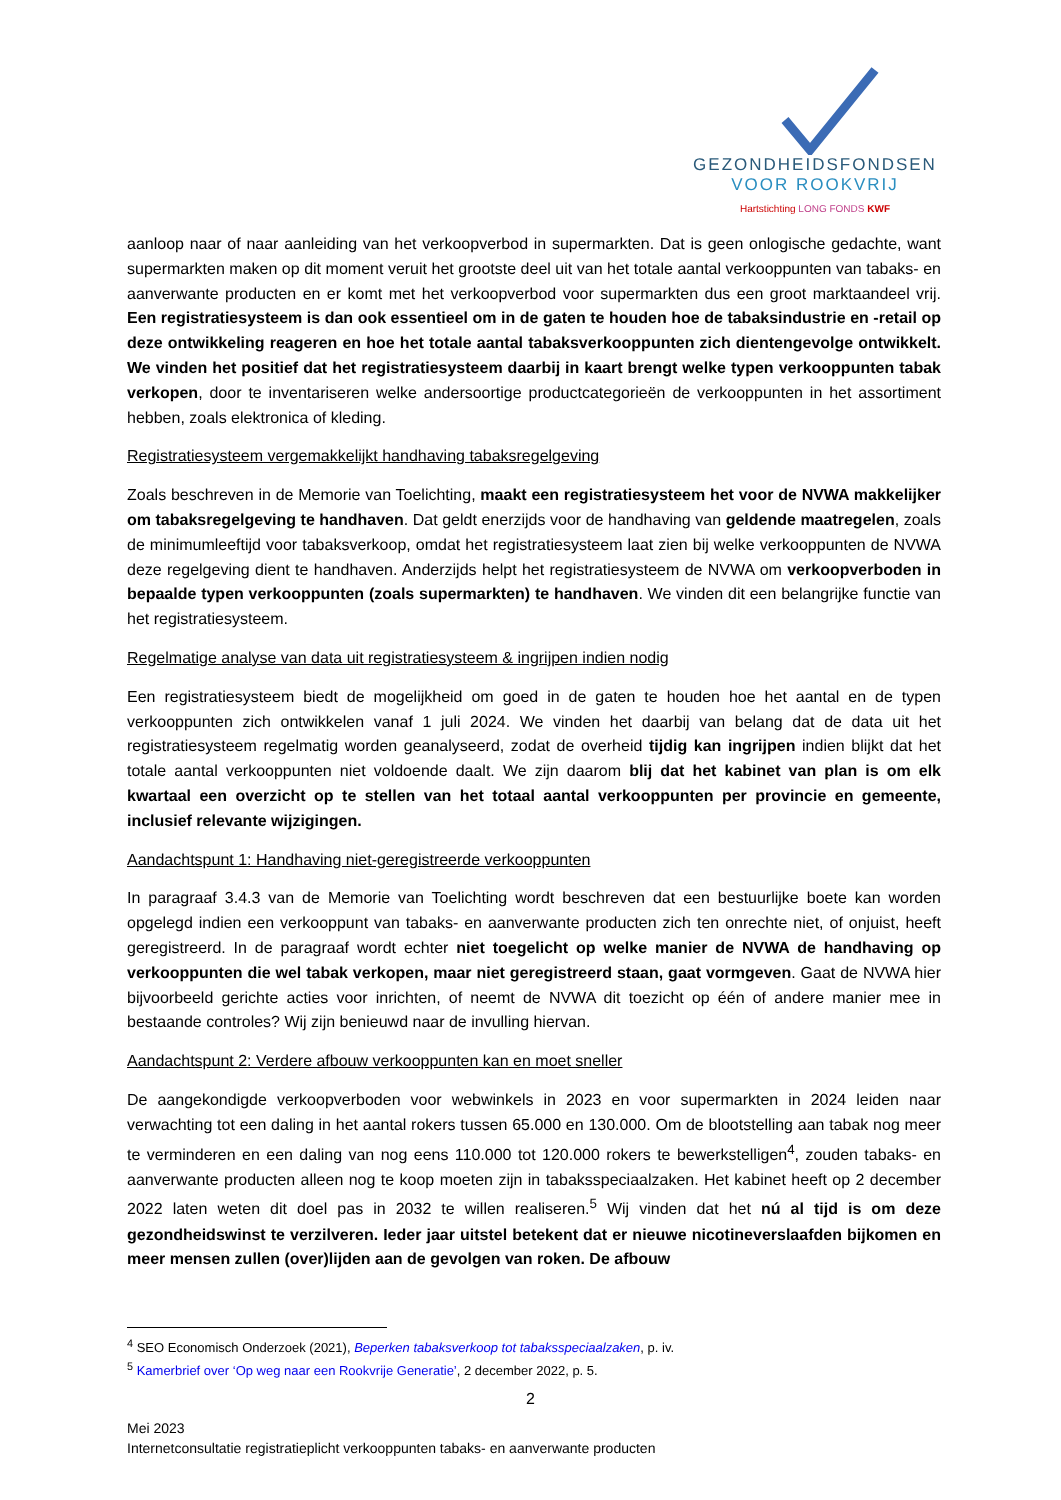GEZONDHEIDSFONDSEN
VOOR ROOKVRIJ
Hartstichting LONG FONDS KWF
aanloop naar of naar aanleiding van het verkoopverbod in supermarkten. Dat is geen onlogische gedachte, want supermarkten maken op dit moment veruit het grootste deel uit van het totale aantal verkooppunten van tabaks- en aanverwante producten en er komt met het verkoopverbod voor supermarkten dus een groot marktaandeel vrij. Een registratiesysteem is dan ook essentieel om in de gaten te houden hoe de tabaksindustrie en -retail op deze ontwikkeling reageren en hoe het totale aantal tabaksverkooppunten zich dientengevolge ontwikkelt. We vinden het positief dat het registratiesysteem daarbij in kaart brengt welke typen verkooppunten tabak verkopen, door te inventariseren welke andersoortige productcategorieën de verkooppunten in het assortiment hebben, zoals elektronica of kleding.
Registratiesysteem vergemakkelijkt handhaving tabaksregelgeving
Zoals beschreven in de Memorie van Toelichting, maakt een registratiesysteem het voor de NVWA makkelijker om tabaksregelgeving te handhaven. Dat geldt enerzijds voor de handhaving van geldende maatregelen, zoals de minimumleeftijd voor tabaksverkoop, omdat het registratiesysteem laat zien bij welke verkooppunten de NVWA deze regelgeving dient te handhaven. Anderzijds helpt het registratiesysteem de NVWA om verkoopverboden in bepaalde typen verkooppunten (zoals supermarkten) te handhaven. We vinden dit een belangrijke functie van het registratiesysteem.
Regelmatige analyse van data uit registratiesysteem & ingrijpen indien nodig
Een registratiesysteem biedt de mogelijkheid om goed in de gaten te houden hoe het aantal en de typen verkooppunten zich ontwikkelen vanaf 1 juli 2024. We vinden het daarbij van belang dat de data uit het registratiesysteem regelmatig worden geanalyseerd, zodat de overheid tijdig kan ingrijpen indien blijkt dat het totale aantal verkooppunten niet voldoende daalt. We zijn daarom blij dat het kabinet van plan is om elk kwartaal een overzicht op te stellen van het totaal aantal verkooppunten per provincie en gemeente, inclusief relevante wijzigingen.
Aandachtspunt 1: Handhaving niet-geregistreerde verkooppunten
In paragraaf 3.4.3 van de Memorie van Toelichting wordt beschreven dat een bestuurlijke boete kan worden opgelegd indien een verkooppunt van tabaks- en aanverwante producten zich ten onrechte niet, of onjuist, heeft geregistreerd. In de paragraaf wordt echter niet toegelicht op welke manier de NVWA de handhaving op verkooppunten die wel tabak verkopen, maar niet geregistreerd staan, gaat vormgeven. Gaat de NVWA hier bijvoorbeeld gerichte acties voor inrichten, of neemt de NVWA dit toezicht op één of andere manier mee in bestaande controles? Wij zijn benieuwd naar de invulling hiervan.
Aandachtspunt 2: Verdere afbouw verkooppunten kan en moet sneller
De aangekondigde verkoopverboden voor webwinkels in 2023 en voor supermarkten in 2024 leiden naar verwachting tot een daling in het aantal rokers tussen 65.000 en 130.000. Om de blootstelling aan tabak nog meer te verminderen en een daling van nog eens 110.000 tot 120.000 rokers te bewerkstelligen<sup>4</sup>, zouden tabaks- en aanverwante producten alleen nog te koop moeten zijn in tabaksspeciaalzaken. Het kabinet heeft op 2 december 2022 laten weten dit doel pas in 2032 te willen realiseren.<sup>5</sup> Wij vinden dat het nú al tijd is om deze gezondheidswinst te verzilveren. Ieder jaar uitstel betekent dat er nieuwe nicotineverslaafden bijkomen en meer mensen zullen (over)lijden aan de gevolgen van roken. De afbouw
<sup>4</sup> SEO Economisch Onderzoek (2021), Beperken tabaksverkoop tot tabaksspeciaalzaken, p. iv.
<sup>5</sup> Kamerbrief over ‘Op weg naar een Rookvrije Generatie’, 2 december 2022, p. 5.
2
Mei 2023
Internetconsultatie registratieplicht verkooppunten tabaks- en aanverwante producten